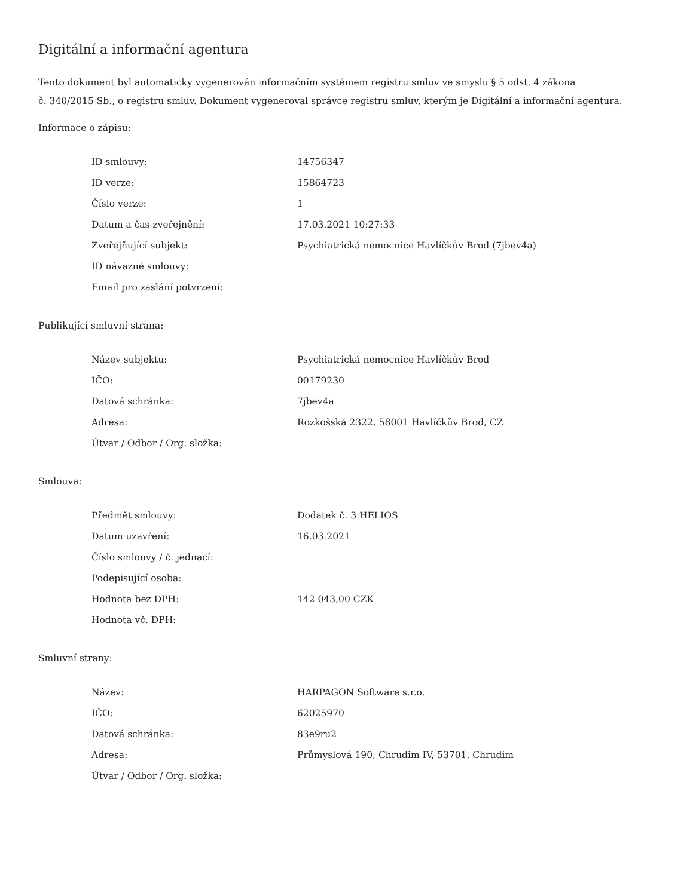Digitální a informační agentura
Tento dokument byl automaticky vygenerován informačním systémem registru smluv ve smyslu § 5 odst. 4 zákona
č. 340/2015 Sb., o registru smluv. Dokument vygeneroval správce registru smluv, kterým je Digitální a informační agentura.
Informace o zápisu:
| ID smlouvy: | 14756347 |
| ID verze: | 15864723 |
| Číslo verze: | 1 |
| Datum a čas zveřejnění: | 17.03.2021 10:27:33 |
| Zveřejňující subjekt: | Psychiatrická nemocnice Havlíčkův Brod (7jbev4a) |
| ID návazné smlouvy: | |
| Email pro zaslání potvrzení: | |
Publikující smluvní strana:
| Název subjektu: | Psychiatrická nemocnice Havlíčkův Brod |
| IČO: | 00179230 |
| Datová schránka: | 7jbev4a |
| Adresa: | Rozkošská 2322, 58001 Havlíčkův Brod, CZ |
| Útvar / Odbor / Org. složka: | |
Smlouva:
| Předmět smlouvy: | Dodatek č. 3 HELIOS |
| Datum uzavření: | 16.03.2021 |
| Číslo smlouvy / č. jednací: | |
| Podepisující osoba: | |
| Hodnota bez DPH: | 142 043,00 CZK |
| Hodnota vč. DPH: | |
Smluvní strany:
| Název: | HARPAGON Software s.r.o. |
| IČO: | 62025970 |
| Datová schránka: | 83e9ru2 |
| Adresa: | Průmyslová 190, Chrudim IV, 53701, Chrudim |
| Útvar / Odbor / Org. složka: | |